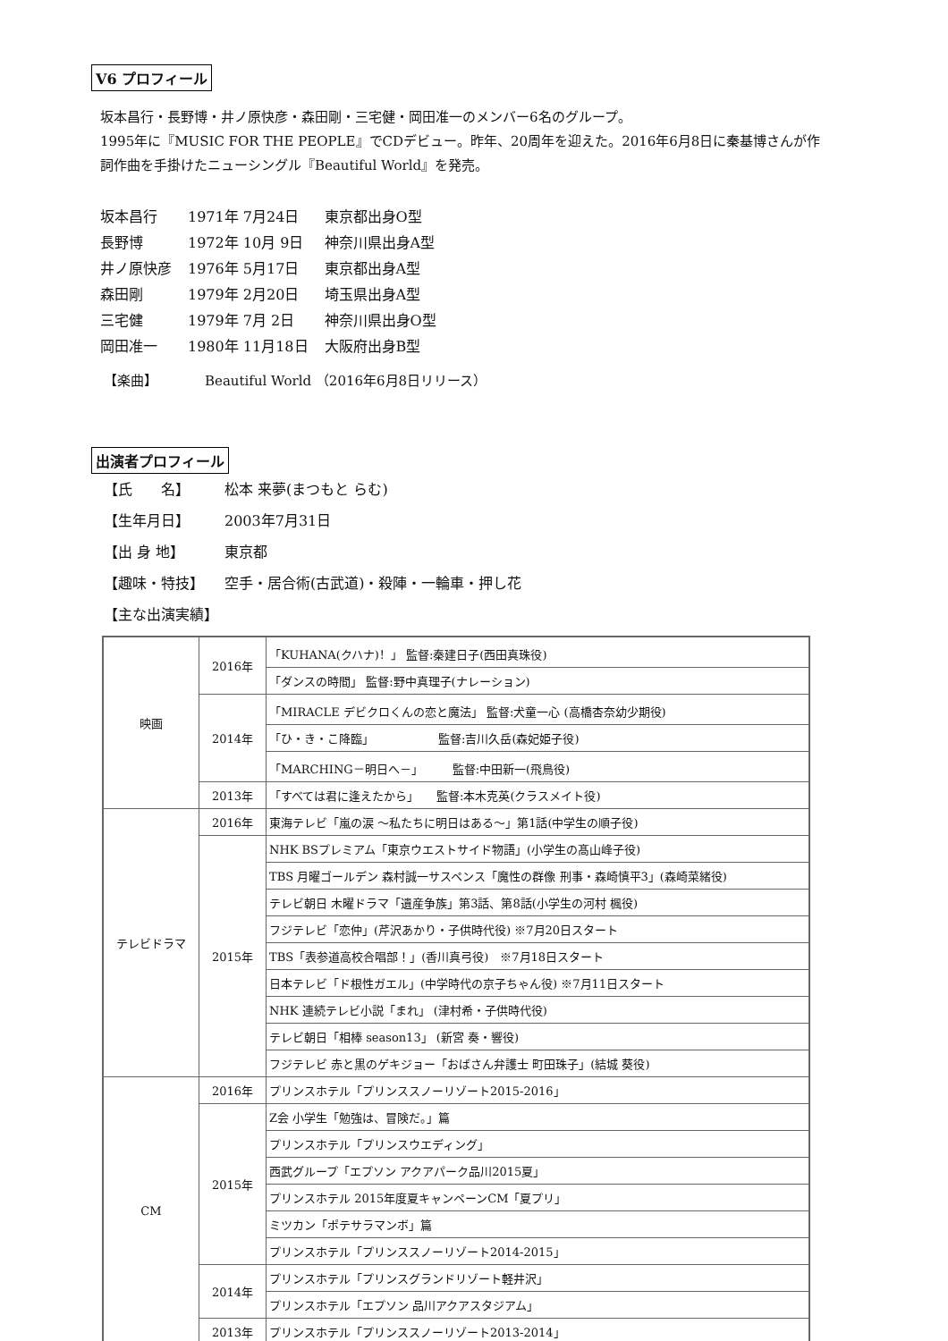V6 プロフィール
坂本昌行・長野博・井ノ原快彦・森田剛・三宅健・岡田准一のメンバー6名のグループ。
1995年に『MUSIC FOR THE PEOPLE』でCDデビュー。昨年、20周年を迎えた。2016年6月8日に秦基博さんが作詞作曲を手掛けたニューシングル『Beautiful World』を発売。
| 坂本昌行 | 1971年 7月24日 | 東京都出身O型 |
| 長野博 | 1972年 10月 9日 | 神奈川県出身A型 |
| 井ノ原快彦 | 1976年 5月17日 | 東京都出身A型 |
| 森田剛 | 1979年 2月20日 | 埼玉県出身A型 |
| 三宅健 | 1979年 7月 2日 | 神奈川県出身O型 |
| 岡田准一 | 1980年 11月18日 | 大阪府出身B型 |
【楽曲】　　　　Beautiful World （2016年6月8日リリース）
出演者プロフィール
【氏　　名】 松本 来夢(まつもと らむ)
【生年月日】 2003年7月31日
【出 身 地】 東京都
【趣味・特技】 空手・居合術(古武道)・殺陣・一輪車・押し花
【主な出演実績】
| 映画 | 2016年 | 「KUHANA(クハナ)！」 監督:秦建日子(西田真珠役) |
| | | 「ダンスの時間」 監督:野中真理子(ナレーション) |
| | 2014年 | 「MIRACLE デビクロくんの恋と魔法」 監督:犬童一心 (高橋杏奈幼少期役) |
| | | 「ひ・き・こ降臨」 監督:吉川久岳(森妃姫子役) |
| | | 「MARCHING－明日へ－」 監督:中田新一(飛鳥役) |
| | 2013年 | 「すべては君に逢えたから」 監督:本木克英(クラスメイト役) |
| テレビドラマ | 2016年 | 東海テレビ「嵐の涙 ～私たちに明日はある～」第1話(中学生の順子役) |
| | 2015年 | NHK BSプレミアム「東京ウエストサイド物語」(小学生の髙山峰子役) |
| | | TBS 月曜ゴールデン 森村誠一サスペンス「魔性の群像 刑事・森崎慎平3」(森崎菜緒役) |
| | | テレビ朝日 木曜ドラマ「遺産争族」第3話、第8話(小学生の河村 楓役) |
| | | フジテレビ「恋仲」(芹沢あかり・子供時代役) ※7月20日スタート |
| | | TBS「表参道高校合唱部！」(香川真弓役) ※7月18日スタート |
| | | 日本テレビ「ド根性ガエル」(中学時代の京子ちゃん役) ※7月11日スタート |
| | | NHK 連続テレビ小説「まれ」 (津村希・子供時代役) |
| | | テレビ朝日「相棒 season13」 (新宮 奏・響役) |
| | | フジテレビ 赤と黒のゲキジョー「おばさん弁護士 町田珠子」(結城 葵役) |
| CM | 2016年 | プリンスホテル「プリンススノーリゾート2015-2016」 |
| | 2015年 | Z会 小学生「勉強は、冒険だ。」篇 |
| | | プリンスホテル「プリンスウエディング」 |
| | | 西武グループ「エプソン アクアパーク品川2015夏」 |
| | | プリンスホテル 2015年度夏キャンペーンCM「夏プリ」 |
| | | ミツカン「ポテサラマンボ」篇 |
| | | プリンスホテル「プリンススノーリゾート2014-2015」 |
| | 2014年 | プリンスホテル「プリンスグランドリゾート軽井沢」 |
| | | プリンスホテル「エプソン 品川アクアスタジアム」 |
| | 2013年 | プリンスホテル「プリンススノーリゾート2013-2014」 |